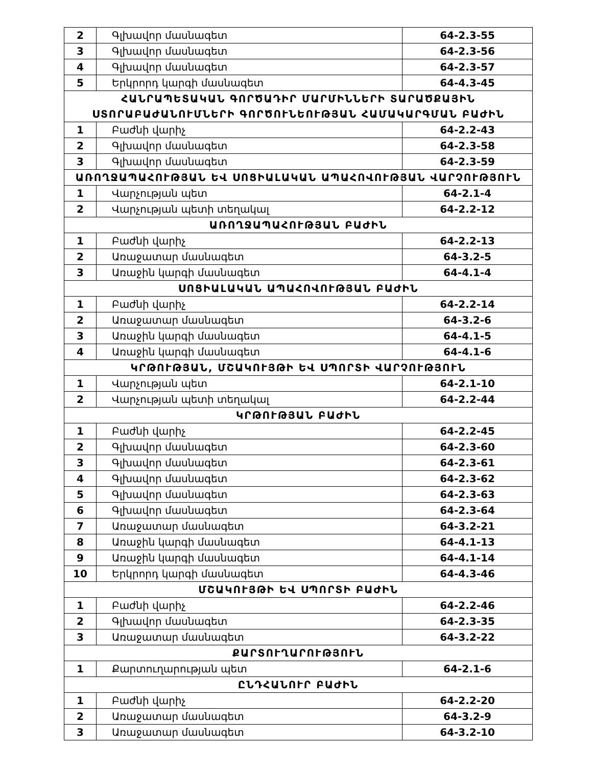| 2 | Գլխավոր մասնագետ | 64-2.3-55 |
| 3 | Գլխավոր մասնագետ | 64-2.3-56 |
| 4 | Գլխավոր մասնագետ | 64-2.3-57 |
| 5 | Երկրորդ կարգի մասնագետ | 64-4.3-45 |
| ՀԱՆՐԱՊԵՏԱԿԱՆ ԳՈՐԾԱԴԻՐ ՄԱՐՄԻՆՆԵՐԻ ՏԱՐԱԾՔԱՅԻՆ ՍՏՈՐԱԲԱԺԱՆՈՒՄՆԵՐԻ ԳՈՐԾՈՒՆԵՈՒԹՅԱՆ ՀԱՄԱԿԱՐԳՄԱՆ ԲԱԺԻՆ | | |
| 1 | Բաժնի վարիչ | 64-2.2-43 |
| 2 | Գլխավոր մասնագետ | 64-2.3-58 |
| 3 | Գլխավոր մասնագետ | 64-2.3-59 |
| ԱՌՈՂՋԱՊԱՀՈՒԹՅԱՆ ԵՎ ՍՈՑԻԱԼԱԿԱՆ ԱՊԱՀՈՎՈՒԹՅԱՆ ՎԱՐՉՈՒԹՅՈՒՆ | | |
| 1 | Վարչության պետ | 64-2.1-4 |
| 2 | Վարչության պետի տեղակալ | 64-2.2-12 |
| ԱՌՈՂՋԱՊԱՀՈՒԹՅԱՆ ԲԱԺԻՆ | | |
| 1 | Բաժնի վարիչ | 64-2.2-13 |
| 2 | Առաջատար մասնագետ | 64-3.2-5 |
| 3 | Առաջին կարգի մասնագետ | 64-4.1-4 |
| ՍՈՑԻԱԼԱԿԱՆ ԱՊԱՀՈՎՈՒԹՅԱՆ ԲԱԺԻՆ | | |
| 1 | Բաժնի վարիչ | 64-2.2-14 |
| 2 | Առաջատար մասնագետ | 64-3.2-6 |
| 3 | Առաջին կարգի մասնագետ | 64-4.1-5 |
| 4 | Առաջին կարգի մասնագետ | 64-4.1-6 |
| ԿՐԹՈՒԹՅԱՆ, ՄՇԱԿՈՒՅԹԻ ԵՎ ՍՊՈՐՏԻ ՎԱՐՉՈՒԹՅՈՒՆ | | |
| 1 | Վարչության պետ | 64-2.1-10 |
| 2 | Վարչության պետի տեղակալ | 64-2.2-44 |
| ԿՐԹՈՒԹՅԱՆ ԲԱԺԻՆ | | |
| 1 | Բաժնի վարիչ | 64-2.2-45 |
| 2 | Գլխավոր մասնագետ | 64-2.3-60 |
| 3 | Գլխավոր մասնագետ | 64-2.3-61 |
| 4 | Գլխավոր մասնագետ | 64-2.3-62 |
| 5 | Գլխավոր մասնագետ | 64-2.3-63 |
| 6 | Գլխավոր մասնագետ | 64-2.3-64 |
| 7 | Առաջատար մասնագետ | 64-3.2-21 |
| 8 | Առաջին կարգի մասնագետ | 64-4.1-13 |
| 9 | Առաջին կարգի մասնագետ | 64-4.1-14 |
| 10 | Երկրորդ կարգի մասնագետ | 64-4.3-46 |
| ՄՇԱԿՈՒՅԹԻ ԵՎ ՍՊՈՐՏԻ ԲԱԺԻՆ | | |
| 1 | Բաժնի վարիչ | 64-2.2-46 |
| 2 | Գլխավոր մասնագետ | 64-2.3-35 |
| 3 | Առաջատար մասնագետ | 64-3.2-22 |
| ՔԱՐՏՈՒՂԱՐՈՒԹՅՈՒՆ | | |
| 1 | Քարտուղարության պետ | 64-2.1-6 |
| ԸՆԴՀԱՆՈՒՐ ԲԱԺԻՆ | | |
| 1 | Բաժնի վարիչ | 64-2.2-20 |
| 2 | Առաջատար մասնագետ | 64-3.2-9 |
| 3 | Առաջատար մասնագետ | 64-3.2-10 |